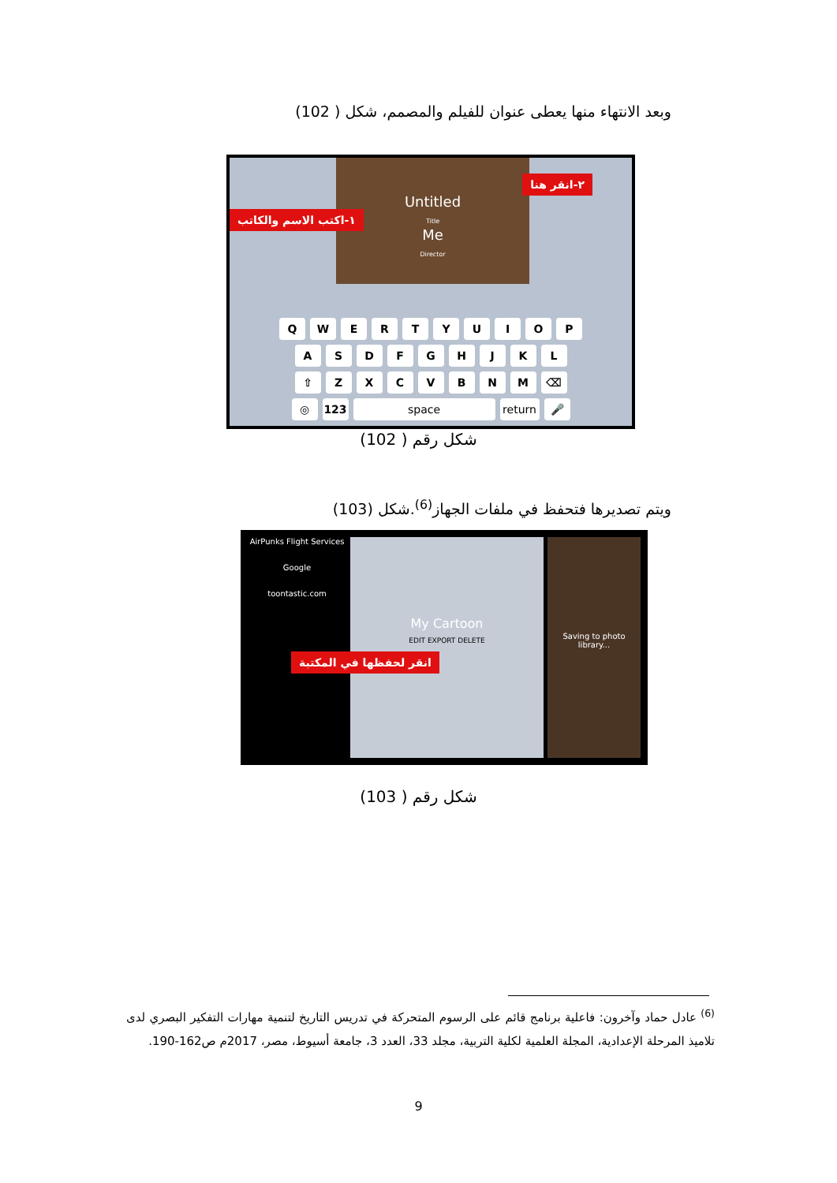وبعد الانتهاء منها يعطى عنوان للفيلم والمصمم، شكل ( 102)
Untitled
Title
Me
Director
١-اكتب الاسم والكاتب
٢-انقر هنا
QWERTYUIOP
ASDFGHJKL
⇧ ZXCVBNM ⌫
◎ 123 space return 🎤
شكل رقم ( 102)
ويتم تصديرها فتحفظ في ملفات الجهاز<sup>(6)</sup>.شكل (103)
AirPunks Flight Services
Google
toontastic.com
My Cartoon
EDIT EXPORT DELETE
انقر لحفظها في المكتبة
Saving to photo library...
شكل رقم ( 103)
<sup>(6)</sup> عادل حماد وآخرون: فاعلية برنامج قائم على الرسوم المتحركة في تدريس التاريخ لتنمية مهارات التفكير البصري لدى تلاميذ المرحلة الإعدادية، المجلة العلمية لكلية التربية، مجلد 33، العدد 3، جامعة أسيوط، مصر، 2017م ص162-190.
9